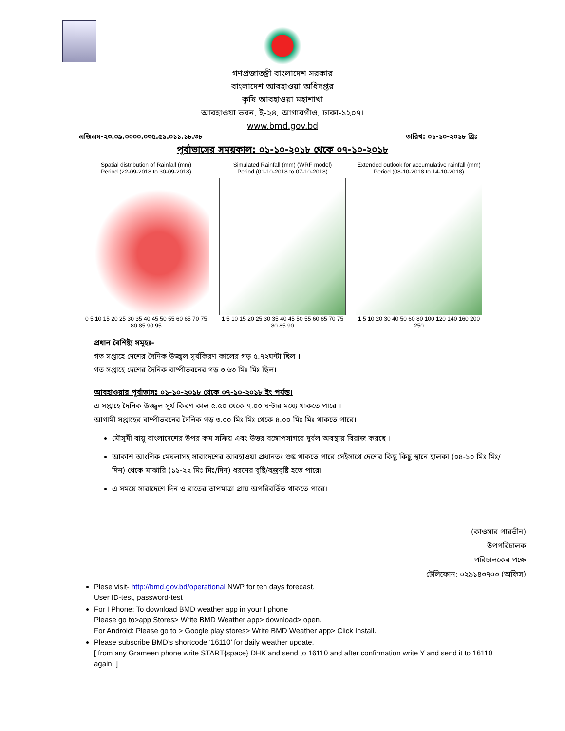গণপ্রজাতন্ত্রী বাংলাদেশ সরকার
বাংলাদেশ আবহাওয়া অধিদপ্তর
কৃষি আবহাওয়া মহাশাখা
আবহাওয়া ভবন, ই-২৪, আগারগাঁও, ঢাকা-১২০৭।
www.bmd.gov.bd
এজিএম-২৩.০৯.০০০০.০৩৫.৫১.০১১.১৮.৩৮ তারিখ: ০১-১০-২০১৮ খ্রিঃ
পূর্বাভাসের সময়কাল: ০১-১০-২০১৮ থেকে ০৭-১০-২০১৮
Spatial distribution of Rainfall (mm)
Period (22-09-2018 to 30-09-2018)
0 5 10 15 20 25 30 35 40 45 50 55 60 65 70 75 80 85 90 95
Simulated Rainfall (mm) (WRF model)
Period (01-10-2018 to 07-10-2018)
1 5 10 15 20 25 30 35 40 45 50 55 60 65 70 75 80 85 90
Extended outlook for accumulative rainfall (mm)
Period (08-10-2018 to 14-10-2018)
1 5 10 20 30 40 50 60 80 100 120 140 160 200 250
প্রধান বৈশিষ্ট্য সমূহঃ-
গত সপ্তাহে দেশের দৈনিক উজ্জ্বল সূর্যকিরণ কালের গড় ৫.৭২ঘন্টা ছিল ।
গত সপ্তাহে দেশের দৈনিক বাষ্পীভবনের গড় ৩.৬৩ মিঃ মিঃ ছিল।
আবহাওয়ার পূর্বাভাসঃ ০১-১০-২০১৮ থেকে ০৭-১০-২০১৮ ইং পর্যন্ত।
এ সপ্তাহে দৈনিক উজ্জ্বল সূর্য কিরণ কাল ৫.৫০ থেকে ৭.০০ ঘন্টার মধ্যে থাকতে পারে ।
আগামী সপ্তাহের বাষ্পীভবনের দৈনিক গড় ৩.০০ মিঃ মিঃ থেকে ৪.০০ মিঃ মিঃ থাকতে পারে।
মৌসুমী বায়ু বাংলাদেশের উপর কম সক্রিয় এবং উত্তর বঙ্গোপসাগরে দূর্বল অবস্থায় বিরাজ করছে ।
আকাশ আংশিক মেঘলাসহ সারাদেশের আবহাওয়া প্রধানতঃ শুষ্ক থাকতে পারে সেইসাথে দেশের কিছু কিছু স্থানে হালকা (০৪-১০ মিঃ মিঃ/দিন) থেকে মাঝারি (১১-২২ মিঃ মিঃ/দিন) ধরনের বৃষ্টি/বজ্রবৃষ্টি হতে পারে।
এ সময়ে সারাদেশে দিন ও রাতের তাপমাত্রা প্রায় অপরিবর্তিত থাকতে পারে।
(কাওসার পারভীন)
উপপরিচালক
পরিচালকের পক্ষে
টেলিফোন: ০২৯১৪৩৭০৩ (অফিস)
Plese visit- http://bmd.gov.bd/operational NWP for ten days forecast.
User ID-test, password-test
For I Phone: To download BMD weather app in your I phone
Please go to>app Stores> Write BMD Weather app> download> open.
For Android: Please go to > Google play stores> Write BMD Weather app> Click Install.
Please subscribe BMD’s shortcode ‘16110’ for daily weather update.
[ from any Grameen phone write START{space} DHK and send to 16110 and after confirmation write Y and send it to 16110 again. ]